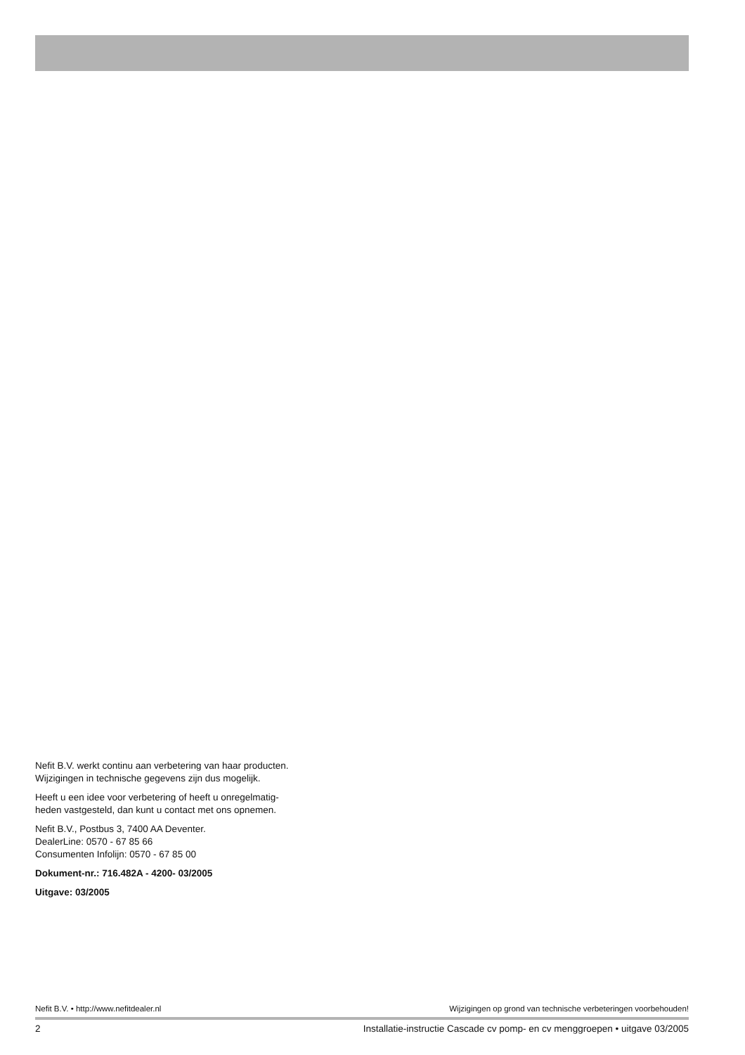Nefit B.V. werkt continu aan verbetering van haar producten.
Wijzigingen in technische gegevens zijn dus mogelijk.
Heeft u een idee voor verbetering of heeft u onregelmatig-
heden vastgesteld, dan kunt u contact met ons opnemen.
Nefit B.V., Postbus 3, 7400 AA Deventer.
DealerLine: 0570 - 67 85 66
Consumenten Infolijn: 0570 - 67 85 00
Dokument-nr.: 716.482A - 4200- 03/2005
Uitgave: 03/2005
Nefit B.V. • http://www.nefitdealer.nl Wijzigingen op grond van technische verbeteringen voorbehouden!
2 Installatie-instructie Cascade cv pomp- en cv menggroepen • uitgave 03/2005